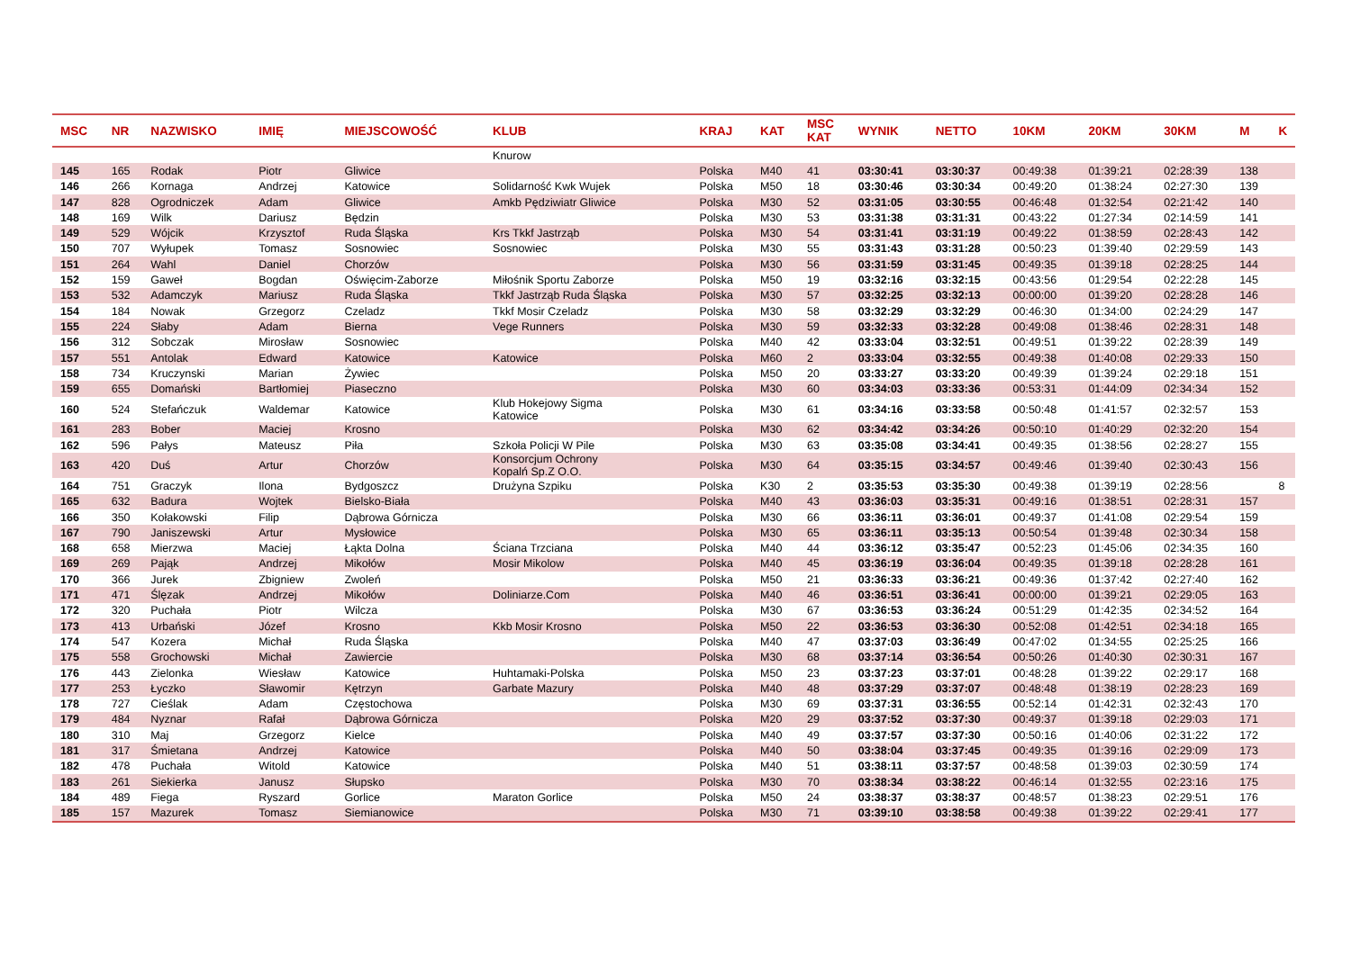| MSC | NR | NAZWISKO | IMIĘ | MIEJSCOWOŚĆ | KLUB | KRAJ | KAT | MSC KAT | WYNIK | NETTO | 10KM | 20KM | 30KM | M | K |
| --- | --- | --- | --- | --- | --- | --- | --- | --- | --- | --- | --- | --- | --- | --- | --- |
| | | | | | Knurow | | | | | | | | | | |
| 145 | 165 | Rodak | Piotr | Gliwice | | Polska | M40 | 41 | 03:30:41 | 03:30:37 | 00:49:38 | 01:39:21 | 02:28:39 | 138 | |
| 146 | 266 | Kornaga | Andrzej | Katowice | Solidarność Kwk Wujek | Polska | M50 | 18 | 03:30:46 | 03:30:34 | 00:49:20 | 01:38:24 | 02:27:30 | 139 | |
| 147 | 828 | Ogrodniczek | Adam | Gliwice | Amkb Pędziwiatr Gliwice | Polska | M30 | 52 | 03:31:05 | 03:30:55 | 00:46:48 | 01:32:54 | 02:21:42 | 140 | |
| 148 | 169 | Wilk | Dariusz | Będzin | | Polska | M30 | 53 | 03:31:38 | 03:31:31 | 00:43:22 | 01:27:34 | 02:14:59 | 141 | |
| 149 | 529 | Wójcik | Krzysztof | Ruda Śląska | Krs Tkkf Jastrząb | Polska | M30 | 54 | 03:31:41 | 03:31:19 | 00:49:22 | 01:38:59 | 02:28:43 | 142 | |
| 150 | 707 | Wyłupek | Tomasz | Sosnowiec | Sosnowiec | Polska | M30 | 55 | 03:31:43 | 03:31:28 | 00:50:23 | 01:39:40 | 02:29:59 | 143 | |
| 151 | 264 | Wahl | Daniel | Chorzów | | Polska | M30 | 56 | 03:31:59 | 03:31:45 | 00:49:35 | 01:39:18 | 02:28:25 | 144 | |
| 152 | 159 | Gaweł | Bogdan | Oświęcim-Zaborze | Miłośnik Sportu Zaborze | Polska | M50 | 19 | 03:32:16 | 03:32:15 | 00:43:56 | 01:29:54 | 02:22:28 | 145 | |
| 153 | 532 | Adamczyk | Mariusz | Ruda Śląska | Tkkf Jastrząb Ruda Śląska | Polska | M30 | 57 | 03:32:25 | 03:32:13 | 00:00:00 | 01:39:20 | 02:28:28 | 146 | |
| 154 | 184 | Nowak | Grzegorz | Czeladz | Tkkf Mosir Czeladz | Polska | M30 | 58 | 03:32:29 | 03:32:29 | 00:46:30 | 01:34:00 | 02:24:29 | 147 | |
| 155 | 224 | Słaby | Adam | Bierna | Vege Runners | Polska | M30 | 59 | 03:32:33 | 03:32:28 | 00:49:08 | 01:38:46 | 02:28:31 | 148 | |
| 156 | 312 | Sobczak | Mirosław | Sosnowiec | | Polska | M40 | 42 | 03:33:04 | 03:32:51 | 00:49:51 | 01:39:22 | 02:28:39 | 149 | |
| 157 | 551 | Antolak | Edward | Katowice | Katowice | Polska | M60 | 2 | 03:33:04 | 03:32:55 | 00:49:38 | 01:40:08 | 02:29:33 | 150 | |
| 158 | 734 | Kruczynski | Marian | Żywiec | | Polska | M50 | 20 | 03:33:27 | 03:33:20 | 00:49:39 | 01:39:24 | 02:29:18 | 151 | |
| 159 | 655 | Domański | Bartłomiej | Piaseczno | | Polska | M30 | 60 | 03:34:03 | 03:33:36 | 00:53:31 | 01:44:09 | 02:34:34 | 152 | |
| 160 | 524 | Stefańczuk | Waldemar | Katowice | Klub Hokejowy Sigma Katowice | Polska | M30 | 61 | 03:34:16 | 03:33:58 | 00:50:48 | 01:41:57 | 02:32:57 | 153 | |
| 161 | 283 | Bober | Maciej | Krosno | | Polska | M30 | 62 | 03:34:42 | 03:34:26 | 00:50:10 | 01:40:29 | 02:32:20 | 154 | |
| 162 | 596 | Pałys | Mateusz | Piła | Szkoła Policji W Pile | Polska | M30 | 63 | 03:35:08 | 03:34:41 | 00:49:35 | 01:38:56 | 02:28:27 | 155 | |
| 163 | 420 | Duś | Artur | Chorzów | Konsorcjum Ochrony Kopalń Sp.Z O.O. | Polska | M30 | 64 | 03:35:15 | 03:34:57 | 00:49:46 | 01:39:40 | 02:30:43 | 156 | |
| 164 | 751 | Graczyk | Ilona | Bydgoszcz | Drużyna Szpiku | Polska | K30 | 2 | 03:35:53 | 03:35:30 | 00:49:38 | 01:39:19 | 02:28:56 | | 8 |
| 165 | 632 | Badura | Wojtek | Bielsko-Biała | | Polska | M40 | 43 | 03:36:03 | 03:35:31 | 00:49:16 | 01:38:51 | 02:28:31 | 157 | |
| 166 | 350 | Kołakowski | Filip | Dąbrowa Górnicza | | Polska | M30 | 66 | 03:36:11 | 03:36:01 | 00:49:37 | 01:41:08 | 02:29:54 | 159 | |
| 167 | 790 | Janiszewski | Artur | Mysłowice | | Polska | M30 | 65 | 03:36:11 | 03:35:13 | 00:50:54 | 01:39:48 | 02:30:34 | 158 | |
| 168 | 658 | Mierzwa | Maciej | Łąkta Dolna | Ściana Trzciana | Polska | M40 | 44 | 03:36:12 | 03:35:47 | 00:52:23 | 01:45:06 | 02:34:35 | 160 | |
| 169 | 269 | Pająk | Andrzej | Mikołów | Mosir Mikolow | Polska | M40 | 45 | 03:36:19 | 03:36:04 | 00:49:35 | 01:39:18 | 02:28:28 | 161 | |
| 170 | 366 | Jurek | Zbigniew | Zwoleń | | Polska | M50 | 21 | 03:36:33 | 03:36:21 | 00:49:36 | 01:37:42 | 02:27:40 | 162 | |
| 171 | 471 | Ślęzak | Andrzej | Mikołów | Doliniarze.Com | Polska | M40 | 46 | 03:36:51 | 03:36:41 | 00:00:00 | 01:39:21 | 02:29:05 | 163 | |
| 172 | 320 | Puchała | Piotr | Wilcza | | Polska | M30 | 67 | 03:36:53 | 03:36:24 | 00:51:29 | 01:42:35 | 02:34:52 | 164 | |
| 173 | 413 | Urbański | Józef | Krosno | Kkb Mosir Krosno | Polska | M50 | 22 | 03:36:53 | 03:36:30 | 00:52:08 | 01:42:51 | 02:34:18 | 165 | |
| 174 | 547 | Kozera | Michał | Ruda Śląska | | Polska | M40 | 47 | 03:37:03 | 03:36:49 | 00:47:02 | 01:34:55 | 02:25:25 | 166 | |
| 175 | 558 | Grochowski | Michał | Zawiercie | | Polska | M30 | 68 | 03:37:14 | 03:36:54 | 00:50:26 | 01:40:30 | 02:30:31 | 167 | |
| 176 | 443 | Zielonka | Wiesław | Katowice | Huhtamaki-Polska | Polska | M50 | 23 | 03:37:23 | 03:37:01 | 00:48:28 | 01:39:22 | 02:29:17 | 168 | |
| 177 | 253 | Łyczko | Sławomir | Kętrzyn | Garbate Mazury | Polska | M40 | 48 | 03:37:29 | 03:37:07 | 00:48:48 | 01:38:19 | 02:28:23 | 169 | |
| 178 | 727 | Cieślak | Adam | Częstochowa | | Polska | M30 | 69 | 03:37:31 | 03:36:55 | 00:52:14 | 01:42:31 | 02:32:43 | 170 | |
| 179 | 484 | Nyznar | Rafał | Dąbrowa Górnicza | | Polska | M20 | 29 | 03:37:52 | 03:37:30 | 00:49:37 | 01:39:18 | 02:29:03 | 171 | |
| 180 | 310 | Maj | Grzegorz | Kielce | | Polska | M40 | 49 | 03:37:57 | 03:37:30 | 00:50:16 | 01:40:06 | 02:31:22 | 172 | |
| 181 | 317 | Śmietana | Andrzej | Katowice | | Polska | M40 | 50 | 03:38:04 | 03:37:45 | 00:49:35 | 01:39:16 | 02:29:09 | 173 | |
| 182 | 478 | Puchała | Witold | Katowice | | Polska | M40 | 51 | 03:38:11 | 03:37:57 | 00:48:58 | 01:39:03 | 02:30:59 | 174 | |
| 183 | 261 | Siekierka | Janusz | Słupsko | | Polska | M30 | 70 | 03:38:34 | 03:38:22 | 00:46:14 | 01:32:55 | 02:23:16 | 175 | |
| 184 | 489 | Fiega | Ryszard | Gorlice | Maraton Gorlice | Polska | M50 | 24 | 03:38:37 | 03:38:37 | 00:48:57 | 01:38:23 | 02:29:51 | 176 | |
| 185 | 157 | Mazurek | Tomasz | Siemianowice | | Polska | M30 | 71 | 03:39:10 | 03:38:58 | 00:49:38 | 01:39:22 | 02:29:41 | 177 | |